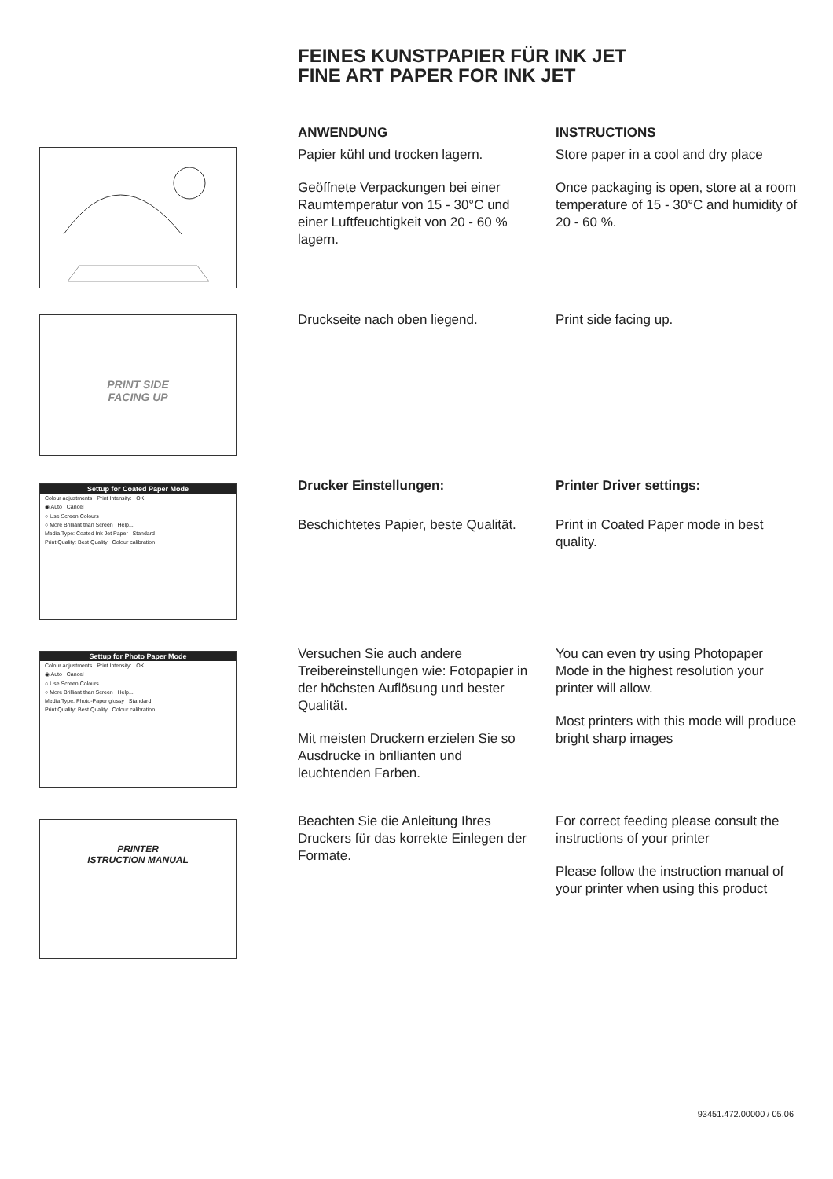FEINES KUNSTPAPIER FÜR INK JET
FINE ART PAPER FOR INK JET
ANWENDUNG
Papier kühl und trocken lagern.
Geöffnete Verpackungen bei einer Raumtemperatur von 15 - 30°C und einer Luftfeuchtigkeit von 20 - 60 % lagern.
INSTRUCTIONS
Store paper in a cool and dry place
Once packaging is open, store at a room temperature of 15 - 30°C and humidity of 20 - 60 %.
PRINT SIDE
FACING UP
Druckseite nach oben liegend. Print side facing up.
Settup for Coated Paper Mode
Colour adjustments Print Intensity: OK
◉ Auto Cancel
○ Use Screen Colours
○ More Brilliant than Screen Help...
Media Type: Coated Ink Jet Paper Standard
Print Quality: Best Quality Colour calibration
Drucker Einstellungen:
Beschichtetes Papier, beste Qualität.
Printer Driver settings:
Print in Coated Paper mode in best quality.
Settup for Photo Paper Mode
Colour adjustments Print Intensity: OK
◉ Auto Cancel
○ Use Screen Colours
○ More Brilliant than Screen Help...
Media Type: Photo-Paper glossy Standard
Print Quality: Best Quality Colour calibration
Versuchen Sie auch andere Treibereinstellungen wie: Fotopapier in der höchsten Auflösung und bester Qualität.
Mit meisten Druckern erzielen Sie so Ausdrucke in brillianten und leuchtenden Farben.
You can even try using Photopaper Mode in the highest resolution your printer will allow.
Most printers with this mode will produce bright sharp images
PRINTER
ISTRUCTION MANUAL
Beachten Sie die Anleitung Ihres Druckers für das korrekte Einlegen der Formate.
For correct feeding please consult the instructions of your printer
Please follow the instruction manual of your printer when using this product
93451.472.00000 / 05.06